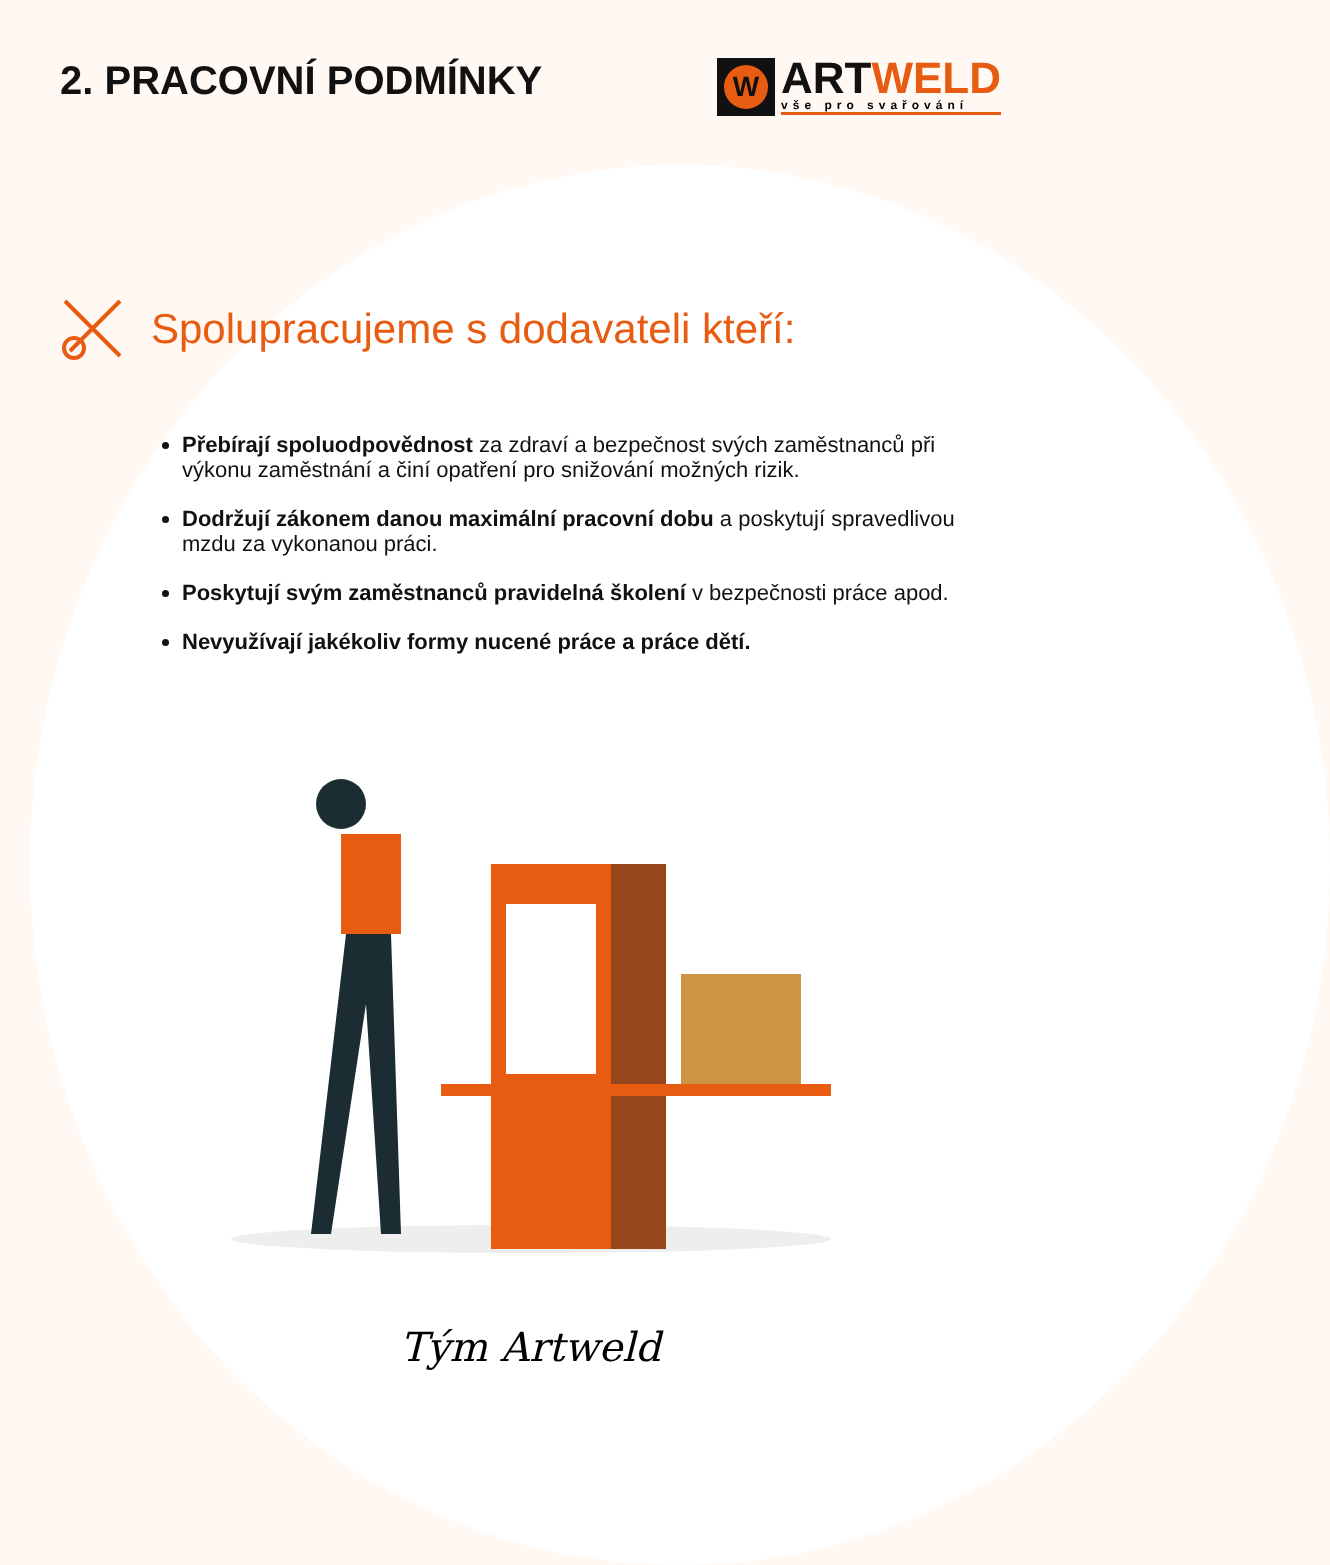2. PRACOVNÍ PODMÍNKY
W
ARTWELD
vše pro svařování
Spolupracujeme s dodavateli kteří:
Přebírají spoluodpovědnost za zdraví a bezpečnost svých zaměstnanců při výkonu zaměstnání a činí opatření pro snižování možných rizik.
Dodržují zákonem danou maximální pracovní dobu a poskytují spravedlivou mzdu za vykonanou práci.
Poskytují svým zaměstnanců pravidelná školení v bezpečnosti práce apod.
Nevyužívají jakékoliv formy nucené práce a práce dětí.
Tým Artweld